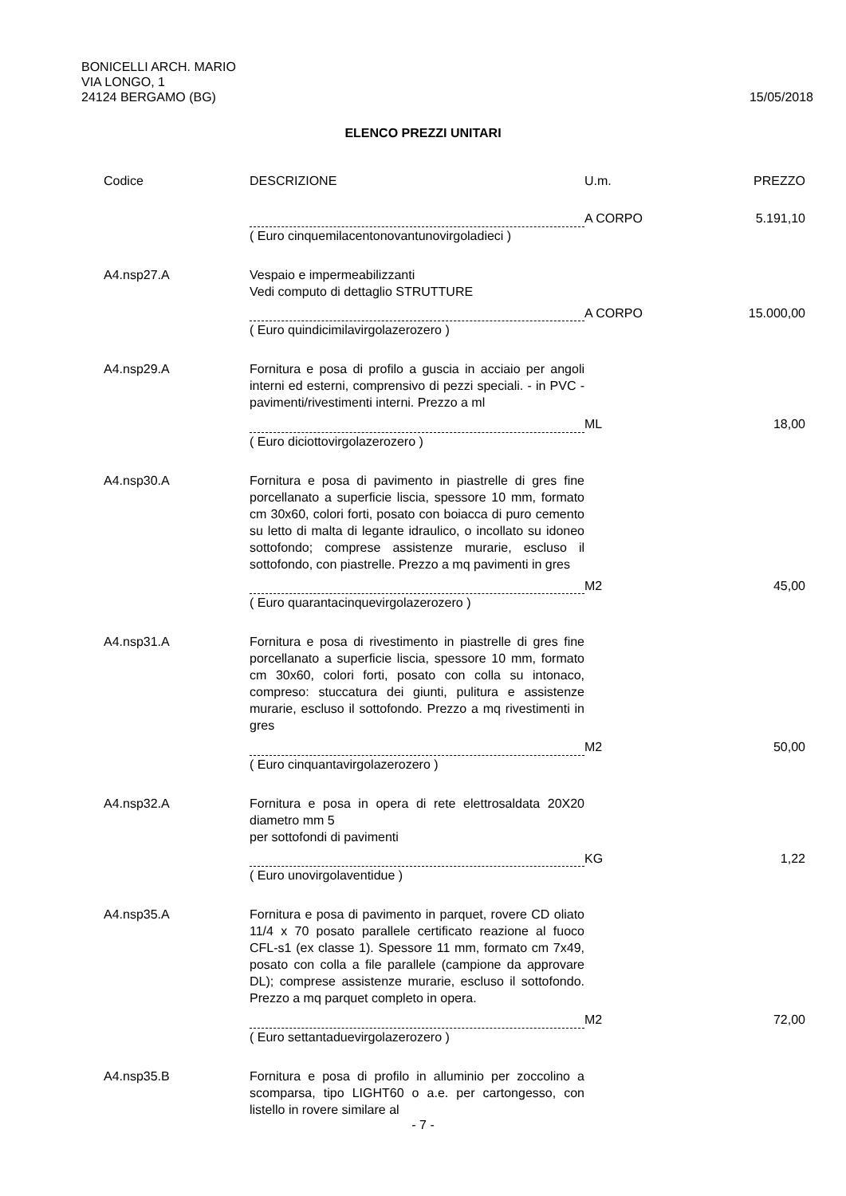BONICELLI ARCH. MARIO
VIA LONGO, 1
24124 BERGAMO (BG)
15/05/2018
ELENCO PREZZI UNITARI
| Codice | DESCRIZIONE | U.m. | PREZZO |
| --- | --- | --- | --- |
| | | A CORPO | 5.191,10 |
| | ( Euro cinquemilacentonovantunovirgoladieci ) | | |
| A4.nsp27.A | Vespaio e impermeabilizzanti Vedi computo di dettaglio STRUTTURE | | |
| | | A CORPO | 15.000,00 |
| | ( Euro quindicimilavirgolazerozero ) | | |
| A4.nsp29.A | Fornitura e posa di profilo a guscia in acciaio per angoli interni ed esterni, comprensivo di pezzi speciali. - in PVC - pavimenti/rivestimenti interni. Prezzo a ml | | |
| | | ML | 18,00 |
| | ( Euro diciottovirgolazerozero ) | | |
| A4.nsp30.A | Fornitura e posa di pavimento in piastrelle di gres fine porcellanato a superficie liscia, spessore 10 mm, formato cm 30x60, colori forti, posato con boiacca di puro cemento su letto di malta di legante idraulico, o incollato su idoneo sottofondo; comprese assistenze murarie, escluso il sottofondo, con piastrelle. Prezzo a mq pavimenti in gres | | |
| | | M2 | 45,00 |
| | ( Euro quarantacinquevirgolazerozero ) | | |
| A4.nsp31.A | Fornitura e posa di rivestimento in piastrelle di gres fine porcellanato a superficie liscia, spessore 10 mm, formato cm 30x60, colori forti, posato con colla su intonaco, compreso: stuccatura dei giunti, pulitura e assistenze murarie, escluso il sottofondo. Prezzo a mq rivestimenti in gres | | |
| | | M2 | 50,00 |
| | ( Euro cinquantavirgolazerozero ) | | |
| A4.nsp32.A | Fornitura e posa in opera di rete elettrosaldata 20X20 diametro mm 5 per sottofondi di pavimenti | | |
| | | KG | 1,22 |
| | ( Euro unovirgolaventidue ) | | |
| A4.nsp35.A | Fornitura e posa di pavimento in parquet, rovere CD oliato 11/4 x 70 posato parallele certificato reazione al fuoco CFL-s1 (ex classe 1). Spessore 11 mm, formato cm 7x49, posato con colla a file parallele (campione da approvare DL); comprese assistenze murarie, escluso il sottofondo. Prezzo a mq parquet completo in opera. | | |
| | | M2 | 72,00 |
| | ( Euro settantaduevirgolazerozero ) | | |
| A4.nsp35.B | Fornitura e posa di profilo in alluminio per zoccolino a scomparsa, tipo LIGHT60 o a.e. per cartongesso, con listello in rovere similare al | | |
- 7 -